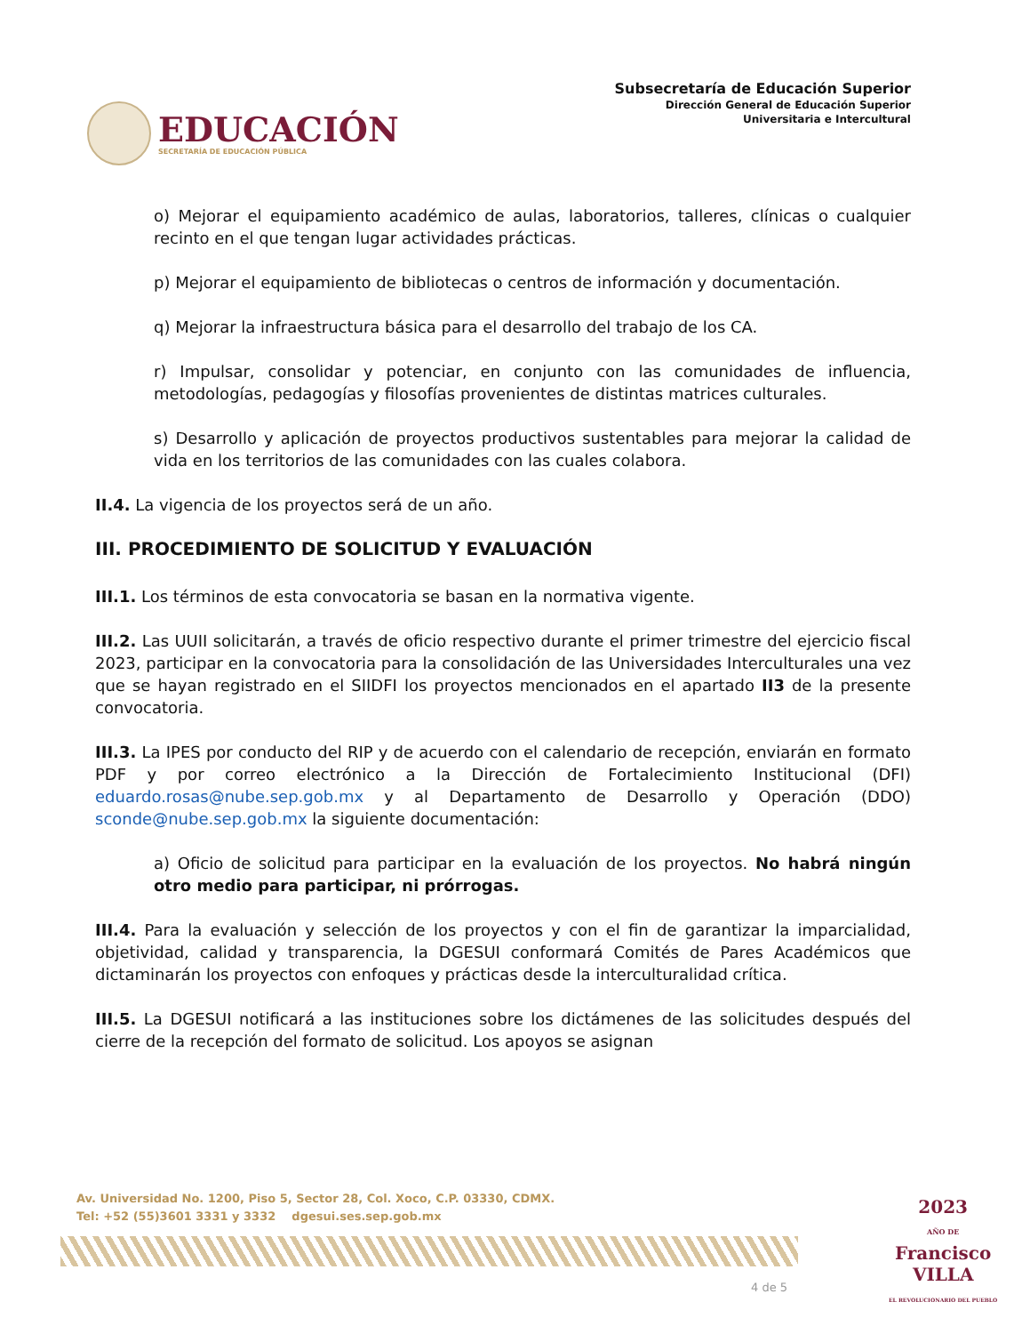EDUCACIÓN
SECRETARÍA DE EDUCACIÓN PÚBLICA
Subsecretaría de Educación Superior
Dirección General de Educación Superior
Universitaria e Intercultural
o) Mejorar el equipamiento académico de aulas, laboratorios, talleres, clínicas o cualquier recinto en el que tengan lugar actividades prácticas.
p) Mejorar el equipamiento de bibliotecas o centros de información y documentación.
q) Mejorar la infraestructura básica para el desarrollo del trabajo de los CA.
r) Impulsar, consolidar y potenciar, en conjunto con las comunidades de influencia, metodologías, pedagogías y filosofías provenientes de distintas matrices culturales.
s) Desarrollo y aplicación de proyectos productivos sustentables para mejorar la calidad de vida en los territorios de las comunidades con las cuales colabora.
II.4. La vigencia de los proyectos será de un año.
III. PROCEDIMIENTO DE SOLICITUD Y EVALUACIÓN
III.1. Los términos de esta convocatoria se basan en la normativa vigente.
III.2. Las UUII solicitarán, a través de oficio respectivo durante el primer trimestre del ejercicio fiscal 2023, participar en la convocatoria para la consolidación de las Universidades Interculturales una vez que se hayan registrado en el SIIDFI los proyectos mencionados en el apartado II3 de la presente convocatoria.
III.3. La IPES por conducto del RIP y de acuerdo con el calendario de recepción, enviarán en formato PDF y por correo electrónico a la Dirección de Fortalecimiento Institucional (DFI) eduardo.rosas@nube.sep.gob.mx y al Departamento de Desarrollo y Operación (DDO) sconde@nube.sep.gob.mx la siguiente documentación:
a) Oficio de solicitud para participar en la evaluación de los proyectos. No habrá ningún otro medio para participar, ni prórrogas.
III.4. Para la evaluación y selección de los proyectos y con el fin de garantizar la imparcialidad, objetividad, calidad y transparencia, la DGESUI conformará Comités de Pares Académicos que dictaminarán los proyectos con enfoques y prácticas desde la interculturalidad crítica.
III.5. La DGESUI notificará a las instituciones sobre los dictámenes de las solicitudes después del cierre de la recepción del formato de solicitud. Los apoyos se asignan
Av. Universidad No. 1200, Piso 5, Sector 28, Col. Xoco, C.P. 03330, CDMX.
Tel: +52 (55)3601 3331 y 3332 dgesui.ses.sep.gob.mx
2023
AÑO DE
Francisco
VILLA
EL REVOLUCIONARIO DEL PUEBLO
4 de 5